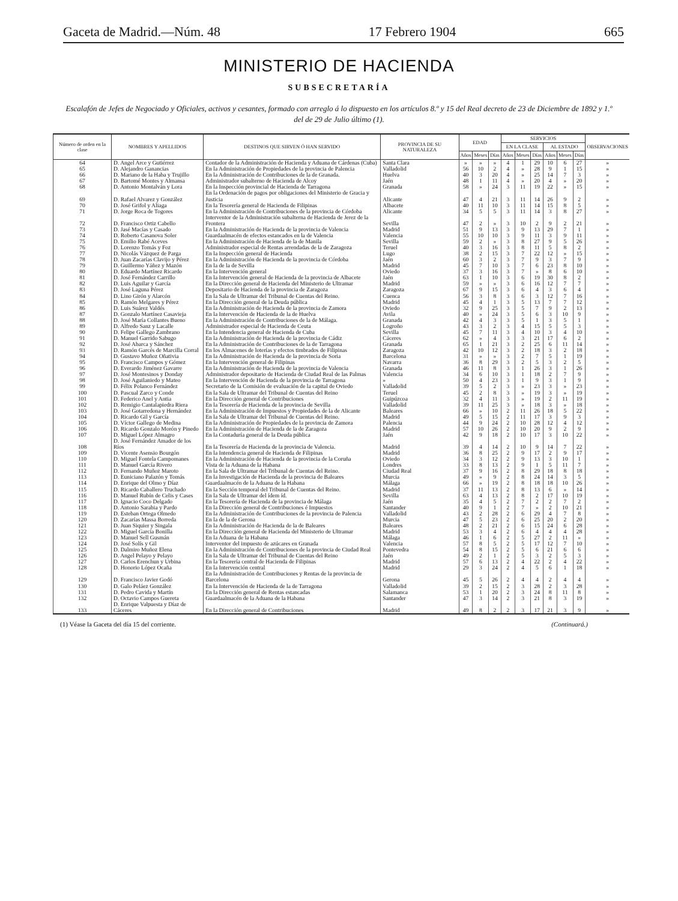Gaceta de Madrid.—Núm. 48 17 Febrero 1904 665
MINISTERIO DE HACIENDA
SUBSECRETARÍA
Escalafón de Jefes de Negociado y Oficiales, activos y cesantes, formado con arreglo á lo dispuesto en los artículos 8.º y 15 del Real decreto de 23 de Diciembre de 1892 y 1.º del de 29 de Julio último (1).
| Número de orden en la clase | NOMBRES Y APELLIDOS | DESTINOS QUE SIRVEN Ó HAN SERVIDO | PROVINCIA DE SU NATURALEZA | EDAD | | | SERVICIOS | | | | | | OBSERVACIONES |
| --- | --- | --- | --- | --- | --- | --- | --- | --- | --- | --- | --- | --- | --- |
| | | | | | | | EN LA CLASE | | | AL ESTADO | | | |
| | | | | Años | Meses | Días | Años | Meses | Días | Años | Meses | Días | |
| 64 | D. Angel Arce y Gutiérrez | Contador de la Administración de Hacienda y Aduana de Cárdenas (Cuba) | Santa Clara | » | » | » | 4 | 1 | 29 | 10 | 6 | 27 | » |
| 65 | D. Alejandro Ganancias | En la Administración de Propiedades de la provincia de Palencia | Valladolid | 56 | 10 | 2 | 4 | » | 28 | 9 | 1 | 15 | » |
| 66 | D. Mariano de la Haba y Trujillo | En la Administración de Contribuciones de la de Granada. | Huelva | 40 | 3 | 20 | 4 | » | 25 | 14 | 7 | 3 | » |
| 67 | D. Bartomé Montes y Almansa | Administrador subalterno de Hacienda de Alcoy | Jaén | 48 | 1 | 11 | 4 | » | 20 | 4 | » | 20 | » |
| 68 | D. Antonio Montalván y Lora | En la Inspección provincial de Hacienda de Tarragona | Granada | 58 | » | 24 | 3 | 11 | 19 | 22 | » | 15 | » |
| 69 | D. Rafael Alvarez y González | En la Ordenación de pagos por obligaciones del Ministerio de Gracia y Justicia | Alicante | 47 | 4 | 21 | 3 | 11 | 14 | 26 | 9 | 2 | » |
| 70 | D. José Grifol y Aliaga | En la Tesorería general de Hacienda de Filipinas | Albacete | 40 | 11 | 10 | 3 | 11 | 14 | 15 | 8 | 5 | » |
| 71 | D. Jorge Roca de Togores | En la Administración de Contribuciones de la provincia de Córdoba | Alicante | 34 | 5 | 5 | 3 | 11 | 14 | 3 | 8 | 27 | » |
| 72 | D. Francisco Ortiz Cabello | Interventor de la Administración subalterna de Hacienda de Jerez de la Frontera | Sevilla | 47 | 2 | » | 3 | 10 | 2 | 9 | 2 | 21 | » |
| 73 | D. Jasé Macías y Casado | En la Administración de Hacienda de la provincia de Valencia | Madrid | 51 | 9 | 13 | 3 | 9 | 13 | 29 | 7 | 1 | » |
| 74 | D. Roberto Casanova Soler | Guardaalmacén de efectos estancados en la de Valencia | Valencia | 55 | 10 | 10 | 3 | 9 | 11 | 3 | 9 | 11 | » |
| 75 | D. Emilio Rabé Aceves | En la Administración de Hacienda de la de Manila | Sevilla | 59 | 2 | » | 3 | 8 | 27 | 9 | 5 | 26 | » |
| 76 | D. Lorenzo Tomás y Foz | Administrador especial de Rentas arrendadas de la de Zaragoza | Teruel | 40 | 3 | 16 | 3 | 8 | 11 | 5 | 8 | 2 | » |
| 77 | D. Nicolás Vázquez de Parga | En la Inspección general de Hacienda | Lugo | 38 | 2 | 15 | 3 | 7 | 22 | 12 | » | 15 | » |
| 78 | D. Juan Zacarías Clavijo y Pérez | En la Administración de Hacienda de la provincia de Córdoba | Jaén | 60 | 3 | 2 | 3 | 7 | 9 | 3 | 7 | 9 | » |
| 79 | D. Guillermo Yáñez y Mazón | En la de la de Sevilla | Madrid | 45 | 7 | 10 | 3 | 7 | 6 | 23 | 8 | 10 | » |
| 80 | D. Eduardo Martínez Ricardo | En la Intervención general | Oviedo | 37 | 3 | 16 | 3 | 7 | » | 8 | 6 | 10 | » |
| 81 | D. José Fernández Carrillo | En la Intervención general de Hacienda de la provincia de Albacete | Jaén | 63 | 1 | 10 | 3 | 6 | 19 | 30 | 8 | 2 | » |
| 82 | D. Luis Aguilar y García | En la Dirección general de Hacienda del Ministerio de Ultramar | Madrid | 59 | » | » | 3 | 6 | 16 | 12 | 7 | 7 | » |
| 83 | D. José Laguna Pérez | Depositario de Hacienda de la provincia de Zaragoza | Zaragoza | 67 | 9 | 15 | 3 | 6 | 4 | 3 | 6 | 4 | » |
| 84 | D. Lino Girón y Alarcón | En la Sala de Ultramar del Tribunal de Cuentas del Reino. | Cuenca | 56 | 3 | 8 | 3 | 6 | 3 | 12 | 7 | 16 | » |
| 85 | D. Ramón Melgares y Pérez | En la Dirección general de la Deuda pública | Madrid | 45 | 4 | 1 | 3 | 5 | 13 | 7 | 7 | 12 | » |
| 86 | D. Luis Suárez Valdés | En la Administración de Hacienda de la provincia de Zamora | Oviedo | 32 | 9 | 25 | 3 | 5 | 7 | 9 | 2 | 13 | » |
| 87 | D. Gonzalo Martínez Casavieja | En la Intervención de Hacienda de la de Huelva | Avila | 40 | » | 24 | 3 | 5 | 6 | 3 | 10 | 9 | » |
| 88 | D. José María Collantes Bueno | En la Administración de Contribuciones de la de Málaga. | Granada | 42 | 4 | 3 | 3 | 5 | 1 | 3 | 5 | 1 | » |
| 89 | D. Alfredo Sanz y Lacalle | Administrador especial de Hacienda de Ceuta | Logroño | 43 | 3 | 2 | 3 | 4 | 15 | 5 | 5 | 3 | » |
| 90 | D. Felipe Gallego Zambrano | En la Intendencia general de Hacienda de Cuba | Sevilla | 45 | 7 | 11 | 3 | 4 | 10 | 3 | 4 | 10 | » |
| 91 | D. Manuel Garrido Sabugo | En la Administración de Hacienda de la provincia de Cádiz | Cáceres | 62 | » | 4 | 3 | 3 | 21 | 17 | 6 | 2 | » |
| 92 | D. José Abarca y Sánchez | En la Administración de Contribuciones de la de Tarragona | Granada | 65 | 1 | 21 | 3 | 2 | 25 | 6 | 11 | 14 | » |
| 93 | D. Ramón Garcés de Marcilla Corral | En los Almacenes de loterías y efectos timbrados de Filipinas | Zaragoza | 42 | 10 | 12 | 3 | 2 | 18 | 3 | 2 | 18 | » |
| 94 | D. Gustavo Muñoz Oñativia | En la Administración de Hacienda de la provincia de Soria | Barcelona | 31 | » | » | 3 | 2 | 7 | 5 | 1 | 19 | » |
| 95 | D. Francisco Campos y Gómez | En la Intervención general de Filipinas | Navarra | 36 | 8 | 29 | 3 | 2 | 5 | 3 | 2 | 5 | » |
| 96 | D. Everardo Jiménez Gavarre | En la Administración de Hacienda de la provincia de Valencia | Granada | 46 | 11 | 8 | 3 | 1 | 26 | 3 | 1 | 26 | » |
| 97 | D. José Montesinos y Donday | Administrador depositario de Hacienda de Ciudad Real de las Palmas | Valencia | 34 | 6 | 10 | 3 | 1 | 18 | 2 | 7 | 9 | » |
| 98 | D. José Aguilaniedo y Mateo | En la Intervención de Hacienda de la provincia de Tarragona | » | 50 | 4 | 23 | 3 | 1 | 9 | 3 | 1 | 9 | » |
| 99 | D. Félix Polanco Fernández | Secretario de la Comisión de evaluación de la capital de Oviedo | Valladolid | 39 | 5 | 2 | 3 | » | 23 | 3 | » | 23 | » |
| 100 | D. Pascual Zarco y Conde | En la Sala de Ultramar del Tribunal de Cuentas del Reino | Teruel | 45 | 2 | 8 | 3 | » | 19 | 3 | » | 19 | » |
| 101 | D. Federico Anel y Antia | En la Dirección general de Contribuciones | Guipúzcoa | 32 | 4 | 11 | 3 | » | 19 | 2 | 11 | 19 | » |
| 102 | D. Remigio Cantalapiedra Riera | En la Tesorería de Hacienda de la provincia de Sevilla | Valladolid | 39 | 11 | 25 | 3 | » | 18 | 3 | » | 18 | » |
| 103 | D. José Gotarredona y Hernández | En la Administración de Impuestos y Propiedades de la de Alicante | Baleares | 66 | » | 10 | 2 | 11 | 26 | 18 | 5 | 22 | » |
| 104 | D. Ricardo Gil y García | En la Sala de Ultramar del Tribunal de Cuentas del Reino. | Madrid | 49 | 5 | 15 | 2 | 11 | 17 | 3 | 9 | 3 | » |
| 105 | D. Víctor Gallego de Medina | En la Administración de Propiedades de la provincia de Zamora | Palencia | 44 | 9 | 24 | 2 | 10 | 28 | 12 | 4 | 12 | » |
| 106 | D. Ricardo Gonzalo Morón y Pinedo | En la Administración de Hacienda de la de Zaragoza | Madrid | 57 | 10 | 26 | 2 | 10 | 20 | 9 | 2 | 9 | » |
| 107 | D. Miguel López Almagro | En la Contaduría general de la Deuda pública | Jaén | 42 | 9 | 18 | 2 | 10 | 17 | 3 | 10 | 22 | » |
| 108 | D. José Fernández Amador de los Ríos | En la Tesorería de Hacienda de la provincia de Valencia. | Madrid | 39 | 4 | 14 | 2 | 10 | 9 | 14 | 7 | 22 | » |
| 109 | D. Vicente Asensio Bourgón | En la Intendencia general de Hacienda de Filipinas | Madrid | 36 | 8 | 25 | 2 | 9 | 17 | 2 | 9 | 17 | » |
| 110 | D. Miguel Fontela Campomanes | En la Administración de Hacienda de la provincia de la Coruña | Oviedo | 34 | 3 | 12 | 2 | 9 | 13 | 3 | 10 | 1 | » |
| 111 | D. Manuel García Rivero | Vista de la Aduana de la Habana | Londres | 33 | 8 | 13 | 2 | 9 | 1 | 5 | 11 | 7 | » |
| 112 | D. Fernando Muñoz Maroto | En la Sala de Ultramar del Tribunal de Cuentas del Reino. | Ciudad Real | 37 | 9 | 16 | 2 | 8 | 29 | 18 | 8 | 18 | » |
| 113 | D. Euniciano Palazón y Tomás | En la Investigación de Hacienda de la provincia de Baleares | Murcia | 49 | » | 9 | 2 | 8 | 24 | 14 | 3 | 5 | » |
| 114 | D. Enrique del Olmo y Díaz | Guardaalmacén de la Aduana de la Habana | Málaga | 66 | » | 19 | 2 | 8 | 18 | 18 | 10 | 26 | » |
| 115 | D. Ricardo Caballero Truchado | En la Sección temporal del Tribunal de Cuentas del Reino. | Madrid | 37 | 11 | 13 | 2 | 8 | 13 | 6 | » | 14 | » |
| 116 | D. Manuel Rubín de Celis y Cases | En la Sala de Ultramar del ídem íd. | Sevilla | 63 | 4 | 13 | 2 | 8 | 2 | 17 | 10 | 19 | » |
| 117 | D. Ignacio Coco Delgado | En la Tesorería de Hacienda de la provincia de Málaga | Jaén | 35 | 4 | 5 | 2 | 7 | 2 | 2 | 7 | 2 | » |
| 118 | D. Antonio Sarabia y Pardo | En la Dirección general de Contribuciones é Impuestos | Santander | 40 | 9 | 1 | 2 | 7 | » | 2 | 10 | 21 | » |
| 119 | D. Esteban Ortega Olmedo | En la Administración de Contribuciones de la provincia de Palencia | Valladolid | 43 | 2 | 28 | 2 | 6 | 29 | 4 | 7 | 8 | » |
| 120 | D. Zacarías Massa Borreda | En la de la de Gerona | Murcia | 47 | 5 | 23 | 2 | 6 | 25 | 20 | 2 | 20 | » |
| 121 | D. Juan Siquier y Singala | En la Administración de Hacienda de la de Baleares | Baleares | 48 | 2 | 21 | 2 | 6 | 15 | 24 | 6 | 28 | » |
| 122 | D. Miguel García Bonilla | En la Dirección general de Hacienda del Ministerio de Ultramar | Madrid | 53 | 3 | 4 | 2 | 6 | 4 | 4 | 4 | 28 | » |
| 123 | D. Manuel Sell Gusmán | En la Aduana de la Habana | Málaga | 46 | 1 | 6 | 2 | 5 | 27 | 2 | 11 | » | » |
| 124 | D. José Solís y Gil | Interventor del impuesto de azúcares en Granada | Valencia | 57 | 8 | 5 | 2 | 5 | 17 | 12 | 7 | 10 | » |
| 125 | D. Dalmiro Muñoz Elena | En la Administración de Contribuciones de la provincia de Ciudad Real | Pontevedra | 54 | 8 | 15 | 2 | 5 | 6 | 21 | 6 | 6 | » |
| 126 | D. Angel Pelayo y Pelayo | En la Sala de Ultramar del Tribunal de Cuentas del Reino | Jaén | 49 | 2 | 1 | 2 | 5 | 3 | 2 | 5 | 3 | » |
| 127 | D. Carlos Erenchun y Urbina | En la Tesorería central de Hacienda de Filipinas | Madrid | 57 | 6 | 13 | 2 | 4 | 22 | 2 | 4 | 22 | » |
| 128 | D. Honorio López Ocaña | En la Intervención central | Madrid | 29 | 3 | 24 | 2 | 4 | 5 | 6 | 1 | 18 | » |
| 129 | D. Francisco Javier Godó | En la Administración de Contribuciones y Rentas de la provincia de Barcelona | Gerona | 45 | 5 | 26 | 2 | 4 | 4 | 2 | 4 | 4 | » |
| 130 | D. Galo Peláez González | En la Intervención de Hacienda de la de Tarragona | Valladolid | 39 | 2 | 15 | 2 | 3 | 28 | 2 | 3 | 28 | » |
| 131 | D. Pedro Cavida y Martín | En la Dirección general de Rentas estancadas | Salamanca | 53 | 1 | 20 | 2 | 3 | 24 | 8 | 11 | 8 | » |
| 132 | D. Octavio Campos Guereta | Guardaalmacén de la Aduana de la Habana | Santander | 47 | 3 | 14 | 2 | 3 | 21 | 8 | 3 | 19 | » |
| 133 | D. Enrique Valpuesta y Díaz de Cáceres | En la Dirección general de Contribuciones | Madrid | 49 | 8 | 2 | 2 | 3 | 17 | 21 | 3 | 9 | » |
(1) Véase la Gaceta del día 15 del corriente. (Continuará.)